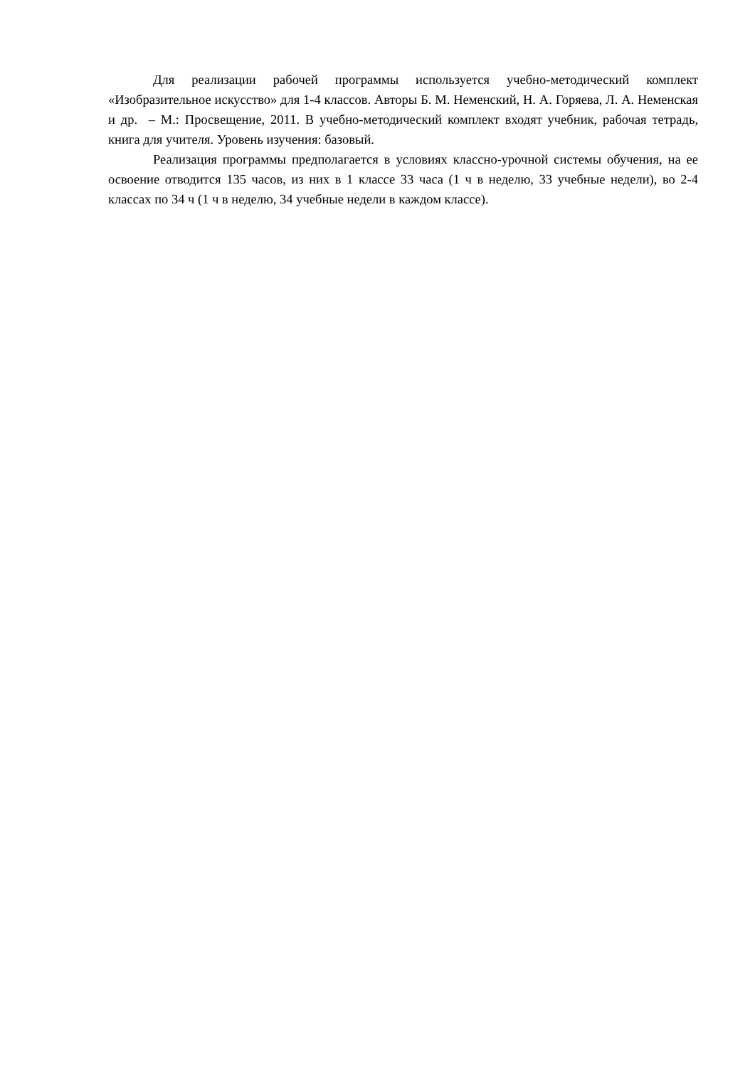Для реализации рабочей программы используется учебно-методический комплект «Изобразительное искусство» для 1-4 классов. Авторы Б. М. Неменский, Н. А. Горяева, Л. А. Неменская и др. – М.: Просвещение, 2011. В учебно-методический комплект входят учебник, рабочая тетрадь, книга для учителя. Уровень изучения: базовый.
Реализация программы предполагается в условиях классно-урочной системы обучения, на ее освоение отводится 135 часов, из них в 1 классе 33 часа (1 ч в неделю, 33 учебные недели), во 2-4 классах по 34 ч (1 ч в неделю, 34 учебные недели в каждом классе).